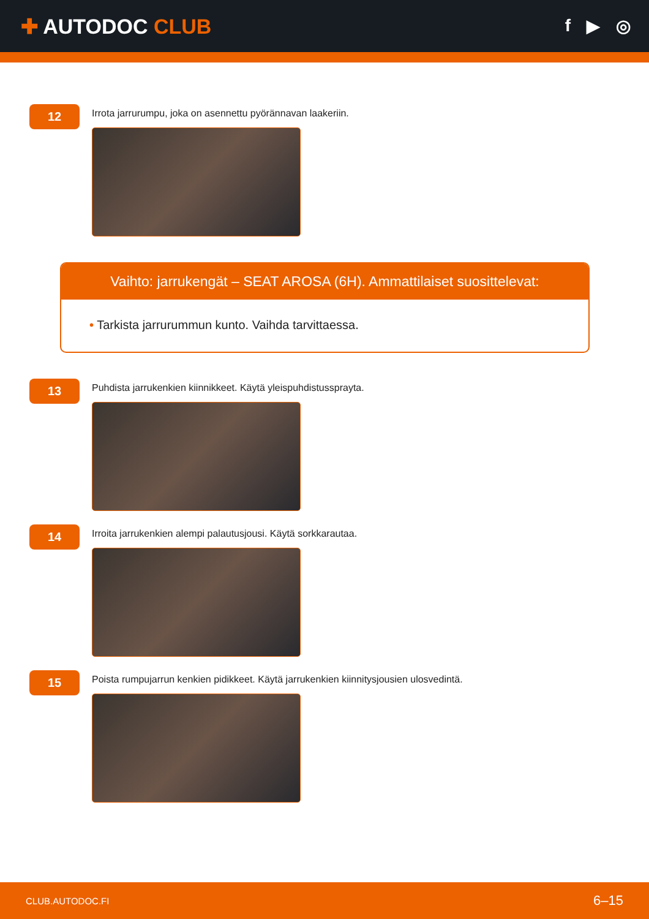✚ AUTODOC CLUB
f ▶ ◎
12
Irrota jarrurumpu, joka on asennettu pyörännavan laakeriin.
Vaihto: jarrukengät – SEAT AROSA (6H). Ammattilaiset suosittelevat:
• Tarkista jarrurummun kunto. Vaihda tarvittaessa.
13
Puhdista jarrukenkien kiinnikkeet. Käytä yleispuhdistussprayta.
14
Irroita jarrukenkien alempi palautusjousi. Käytä sorkkarautaa.
15
Poista rumpujarrun kenkien pidikkeet. Käytä jarrukenkien kiinnitysjousien ulosvedintä.
CLUB.AUTODOC.FI 6–15